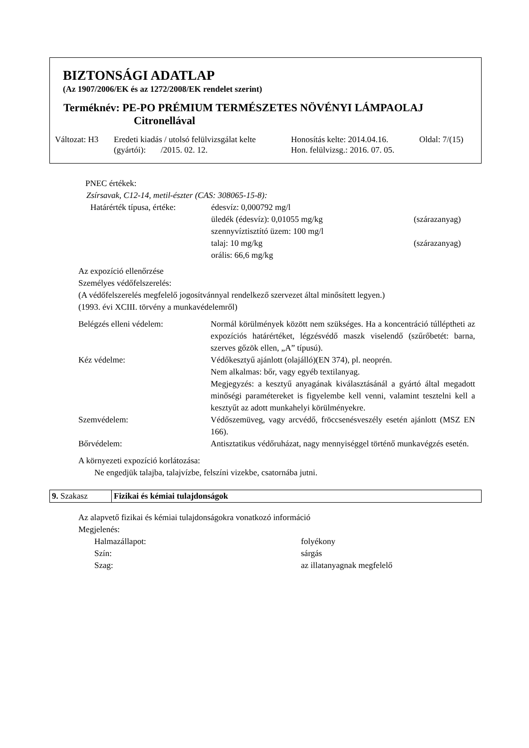BIZTONSÁGI ADATLAP
(Az 1907/2006/EK és az 1272/2008/EK rendelet szerint)
Terméknév: PE-PO PRÉMIUM TERMÉSZETES NÖVÉNYI LÁMPAOLAJ
Citronellával
Változat: H3
Eredeti kiadás / utolsó felülvizsgálat kelte
(gyártói): /2015. 02. 12.
Honosítás kelte: 2014.04.16.
Hon. felülvizsg.: 2016. 07. 05.
Oldal: 7/(15)
PNEC értékek:
Zsírsavak, C12-14, metil-észter (CAS: 308065-15-8):
| Határérték típusa, értéke: | édesvíz: 0,000792 mg/l | |
| | üledék (édesvíz): 0,01055 mg/kg | (szárazanyag) |
| | szennyvíztisztító üzem: 100 mg/l | |
| | talaj: 10 mg/kg | (szárazanyag) |
| | orális: 66,6 mg/kg | |
Az expozíció ellenőrzése
Személyes védőfelszerelés:
(A védőfelszerelés megfelelő jogosítvánnyal rendelkező szervezet által minősített legyen.)
(1993. évi XCIII. törvény a munkavédelemről)
| Belégzés elleni védelem: | Normál körülmények között nem szükséges. Ha a koncentráció túlléptheti az expozíciós határértéket, légzésvédő maszk viselendő (szűrőbetét: barna, szerves gőzök ellen, „A” típusú). |
| Kéz védelme: | Védőkesztyű ajánlott (olajálló)(EN 374), pl. neoprén. Nem alkalmas: bőr, vagy egyéb textilanyag. Megjegyzés: a kesztyű anyagának kiválasztásánál a gyártó által megadott minőségi paramétereket is figyelembe kell venni, valamint tesztelni kell a kesztyűt az adott munkahelyi körülményekre. |
| Szemvédelem: | Védőszemüveg, vagy arcvédő, fröccsenésveszély esetén ajánlott (MSZ EN 166). |
| Bőrvédelem: | Antisztatikus védőruházat, nagy mennyiséggel történő munkavégzés esetén. |
A környezeti expozíció korlátozása:
Ne engedjük talajba, talajvízbe, felszíni vizekbe, csatornába jutni.
| 9. Szakasz | Fizikai és kémiai tulajdonságok |
Az alapvető fizikai és kémiai tulajdonságokra vonatkozó információ
Megjelenés:
| Halmazállapot: | folyékony |
| Szín: | sárgás |
| Szag: | az illatanyagnak megfelelő |